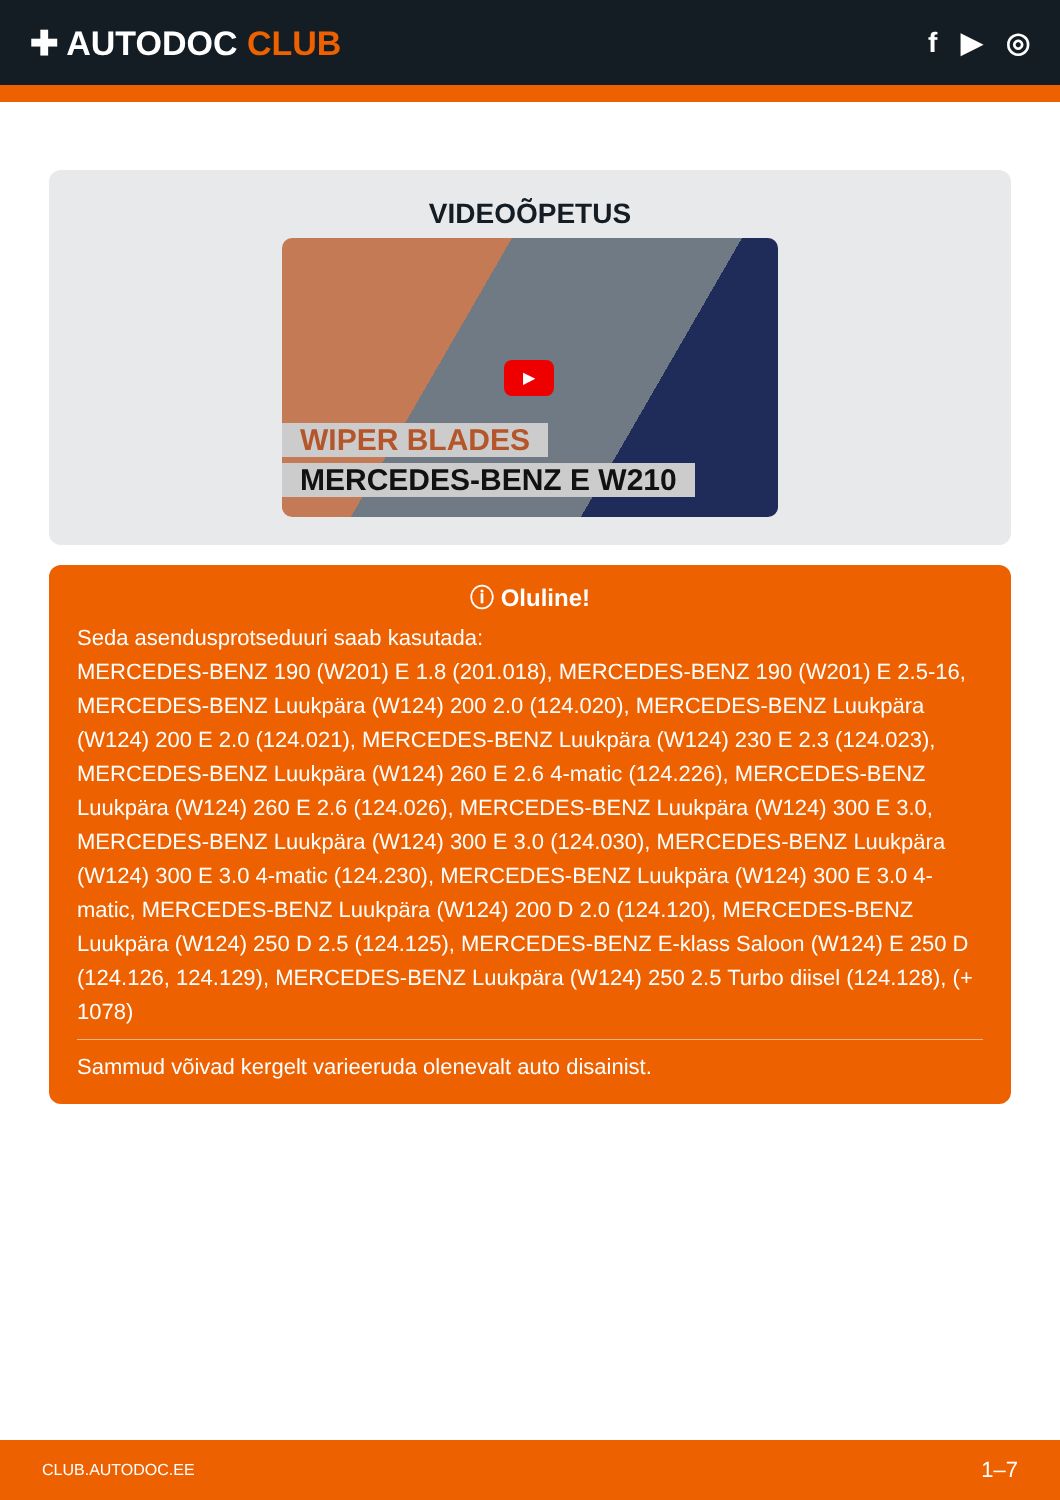✚ AUTODOC CLUB
f ▶ ◎
VIDEOÕPETUS
▶
WIPER BLADES
MERCEDES-BENZ E W210
ⓘ Oluline!
Seda asendusprotseduuri saab kasutada:
MERCEDES-BENZ 190 (W201) E 1.8 (201.018), MERCEDES-BENZ 190 (W201) E 2.5-16, MERCEDES-BENZ Luukpära (W124) 200 2.0 (124.020), MERCEDES-BENZ Luukpära (W124) 200 E 2.0 (124.021), MERCEDES-BENZ Luukpära (W124) 230 E 2.3 (124.023), MERCEDES-BENZ Luukpära (W124) 260 E 2.6 4-matic (124.226), MERCEDES-BENZ Luukpära (W124) 260 E 2.6 (124.026), MERCEDES-BENZ Luukpära (W124) 300 E 3.0, MERCEDES-BENZ Luukpära (W124) 300 E 3.0 (124.030), MERCEDES-BENZ Luukpära (W124) 300 E 3.0 4-matic (124.230), MERCEDES-BENZ Luukpära (W124) 300 E 3.0 4-matic, MERCEDES-BENZ Luukpära (W124) 200 D 2.0 (124.120), MERCEDES-BENZ Luukpära (W124) 250 D 2.5 (124.125), MERCEDES-BENZ E-klass Saloon (W124) E 250 D (124.126, 124.129), MERCEDES-BENZ Luukpära (W124) 250 2.5 Turbo diisel (124.128), (+ 1078)
Sammud võivad kergelt varieeruda olenevalt auto disainist.
CLUB.AUTODOC.EE 1–7